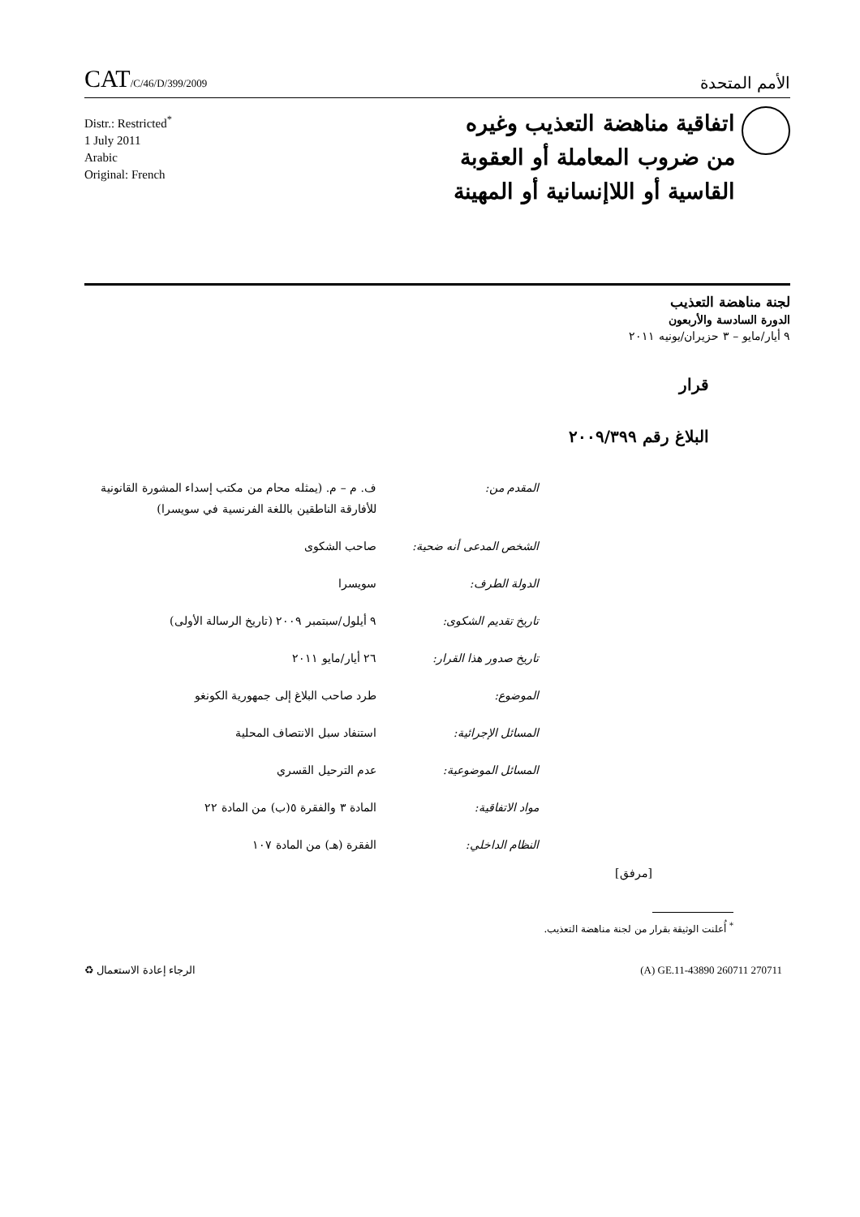CAT/C/46/D/399/2009
الأمم المتحدة
Distr.: Restricted<sup>*</sup>
1 July 2011
Arabic
Original: French
اتفاقية مناهضة التعذيب وغيره
من ضروب المعاملة أو العقوبة
القاسية أو اللاإنسانية أو المهينة
لجنة مناهضة التعذيب
الدورة السادسة والأربعون
٩ أيار/مايو – ٣ حزيران/يونيه ٢٠١١
قرار
البلاغ رقم ٢٠٠٩/٣٩٩
| المقدم من: | ف. م – م. (يمثله محام من مكتب إسداء المشورة القانونية للأفارقة الناطقين باللغة الفرنسية في سويسرا) |
| الشخص المدعى أنه ضحية: | صاحب الشكوى |
| الدولة الطرف: | سويسرا |
| تاريخ تقديم الشكوى: | ٩ أيلول/سبتمبر ٢٠٠٩ (تاريخ الرسالة الأولى) |
| تاريخ صدور هذا القرار: | ٢٦ أيار/مايو ٢٠١١ |
| الموضوع: | طرد صاحب البلاغ إلى جمهورية الكونغو |
| المسائل الإجرائية: | استنفاد سبل الانتصاف المحلية |
| المسائل الموضوعية: | عدم الترحيل القسري |
| مواد الاتفاقية: | المادة ٣ والفقرة ٥(ب) من المادة ٢٢ |
| النظام الداخلي: | الفقرة (هـ) من المادة ١٠٧ |
[مرفق]
<sup>*</sup> أُعلنت الوثيقة بقرار من لجنة مناهضة التعذيب.
الرجاء إعادة الاستعمال ♻ (A) GE.11-43890 260711 270711